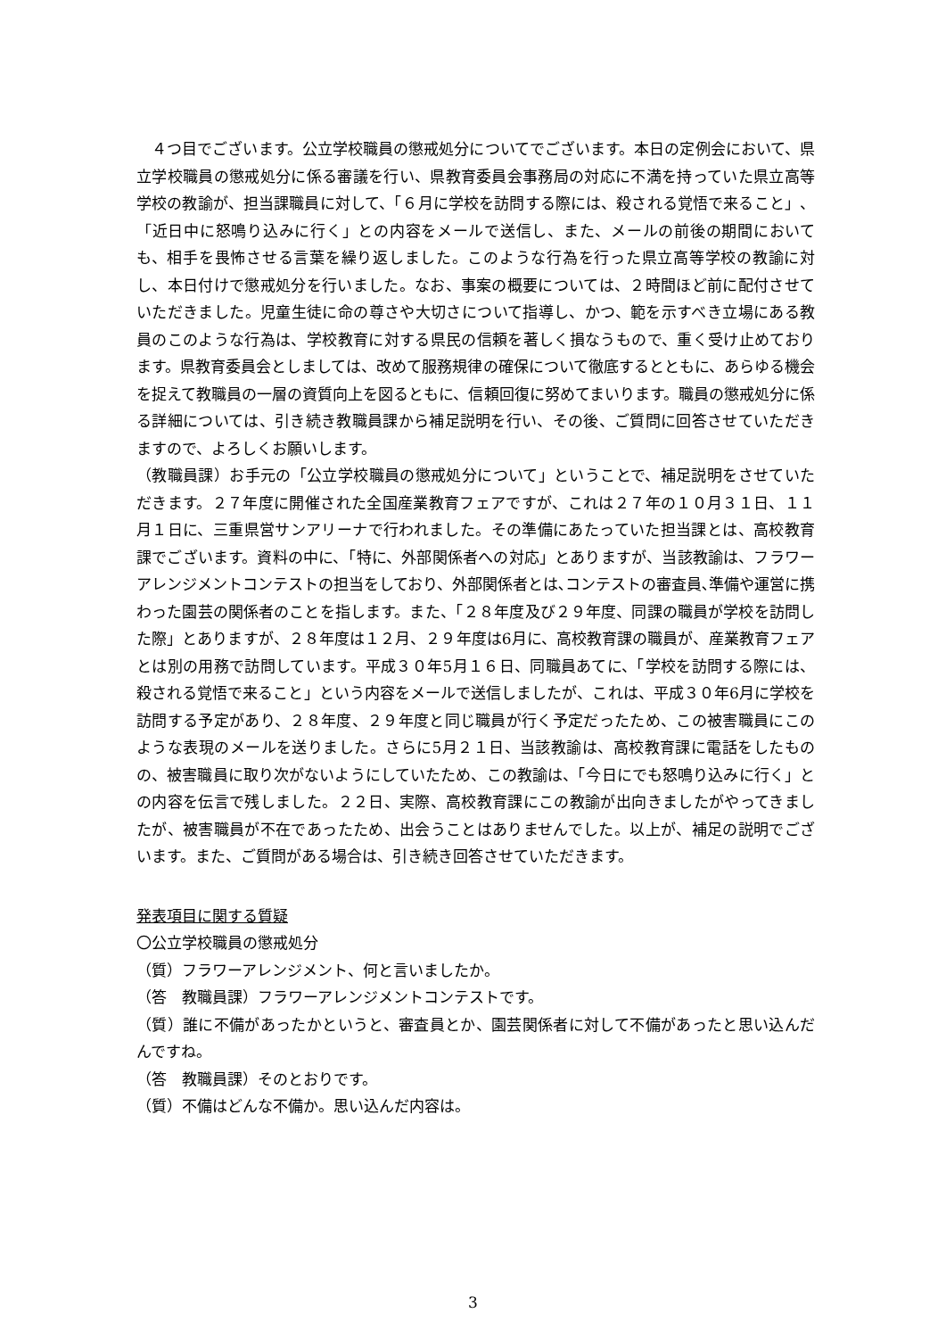４つ目でございます。公立学校職員の懲戒処分についてでございます。本日の定例会において、県立学校職員の懲戒処分に係る審議を行い、県教育委員会事務局の対応に不満を持っていた県立高等学校の教諭が、担当課職員に対して、「６月に学校を訪問する際には、殺される覚悟で来ること」、「近日中に怒鳴り込みに行く」との内容をメールで送信し、また、メールの前後の期間においても、相手を畏怖させる言葉を繰り返しました。このような行為を行った県立高等学校の教諭に対し、本日付けで懲戒処分を行いました。なお、事案の概要については、２時間ほど前に配付させていただきました。児童生徒に命の尊さや大切さについて指導し、かつ、範を示すべき立場にある教員のこのような行為は、学校教育に対する県民の信頼を著しく損なうもので、重く受け止めております。県教育委員会としましては、改めて服務規律の確保について徹底するとともに、あらゆる機会を捉えて教職員の一層の資質向上を図るともに、信頼回復に努めてまいります。職員の懲戒処分に係る詳細については、引き続き教職員課から補足説明を行い、その後、ご質問に回答させていただきますので、よろしくお願いします。
（教職員課）お手元の「公立学校職員の懲戒処分について」ということで、補足説明をさせていただきます。２７年度に開催された全国産業教育フェアですが、これは２７年の１０月３１日、１１月１日に、三重県営サンアリーナで行われました。その準備にあたっていた担当課とは、高校教育課でございます。資料の中に、「特に、外部関係者への対応」とありますが、当該教諭は、フラワーアレンジメントコンテストの担当をしており、外部関係者とは､コンテストの審査員､準備や運営に携わった園芸の関係者のことを指します。また、「２８年度及び２９年度、同課の職員が学校を訪問した際」とありますが、２８年度は１２月、２９年度は6月に、高校教育課の職員が、産業教育フェアとは別の用務で訪問しています。平成３０年5月１６日、同職員あてに、「学校を訪問する際には、殺される覚悟で来ること」という内容をメールで送信しましたが、これは、平成３０年6月に学校を訪問する予定があり、２８年度、２９年度と同じ職員が行く予定だったため、この被害職員にこのような表現のメールを送りました。さらに5月２１日、当該教諭は、高校教育課に電話をしたものの、被害職員に取り次がないようにしていたため、この教諭は、「今日にでも怒鳴り込みに行く」との内容を伝言で残しました。２２日、実際、高校教育課にこの教諭が出向きましたがやってきましたが、被害職員が不在であったため、出会うことはありませんでした。以上が、補足の説明でございます。また、ご質問がある場合は、引き続き回答させていただきます。
発表項目に関する質疑
〇公立学校職員の懲戒処分
（質）フラワーアレンジメント、何と言いましたか。
（答　教職員課）フラワーアレンジメントコンテストです。
（質）誰に不備があったかというと、審査員とか、園芸関係者に対して不備があったと思い込んだんですね。
（答　教職員課）そのとおりです。
（質）不備はどんな不備か。思い込んだ内容は。
3